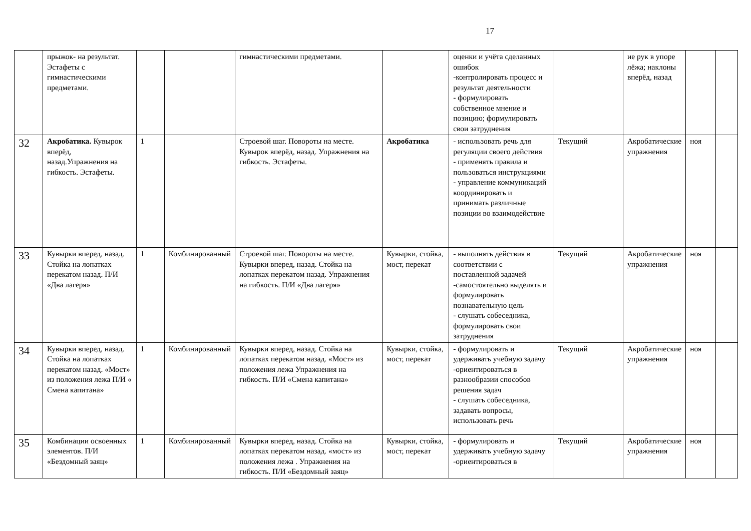17
| | прыжок- на результат. Эстафеты с гимнастическими предметами. | | | гимнастическими предметами. | | оценки и учёта сделанных ошибок -контролировать процесс и результат деятельности - формулировать собственное мнение и позицию; формулировать свои затруднения | | ие рук в упоре лёжа; наклоны вперёд, назад | | |
| 32 | Акробатика. Кувырок вперёд, назад.Упражнения на гибкость. Эстафеты. | 1 | | Строевой шаг. Повороты на месте. Кувырок вперёд, назад. Упражнения на гибкость. Эстафеты. | Акробатика | - использовать речь для регуляции своего действия - применять правила и пользоваться инструкциями - управление коммуникаций координировать и принимать различные позиции во взаимодействие | Текущий | Акробатические упражнения | ноя | |
| 33 | Кувырки вперед, назад. Стойка на лопатках перекатом назад. П/И «Два лагеря» | 1 | Комбинированный | Строевой шаг. Повороты на месте. Кувырки вперед, назад. Стойка на лопатках перекатом назад. Упражнения на гибкость. П/И «Два лагеря» | Кувырки, стойка, мост, перекат | - выполнять действия в соответствии с поставленной задачей -самостоятельно выделять и формулировать познавательную цель - слушать собеседника, формулировать свои затруднения | Текущий | Акробатические упражнения | ноя | |
| 34 | Кувырки вперед, назад. Стойка на лопатках перекатом назад. «Мост» из положения лежа П/И « Смена капитана» | 1 | Комбинированный | Кувырки вперед, назад. Стойка на лопатках перекатом назад. «Мост» из положения лежа Упражнения на гибкость. П/И «Смена капитана» | Кувырки, стойка, мост, перекат | - формулировать и удерживать учебную задачу -ориентироваться в разнообразии способов решения задач - слушать собеседника, задавать вопросы, использовать речь | Текущий | Акробатические упражнения | ноя | |
| 35 | Комбинации освоенных элементов. П/И «Бездомный заяц» | 1 | Комбинированный | Кувырки вперед, назад. Стойка на лопатках перекатом назад. «мост» из положения лежа . Упражнения на гибкость. П/И «Бездомный заяц» | Кувырки, стойка, мост, перекат | - формулировать и удерживать учебную задачу -ориентироваться в | Текущий | Акробатические упражнения | ноя | |